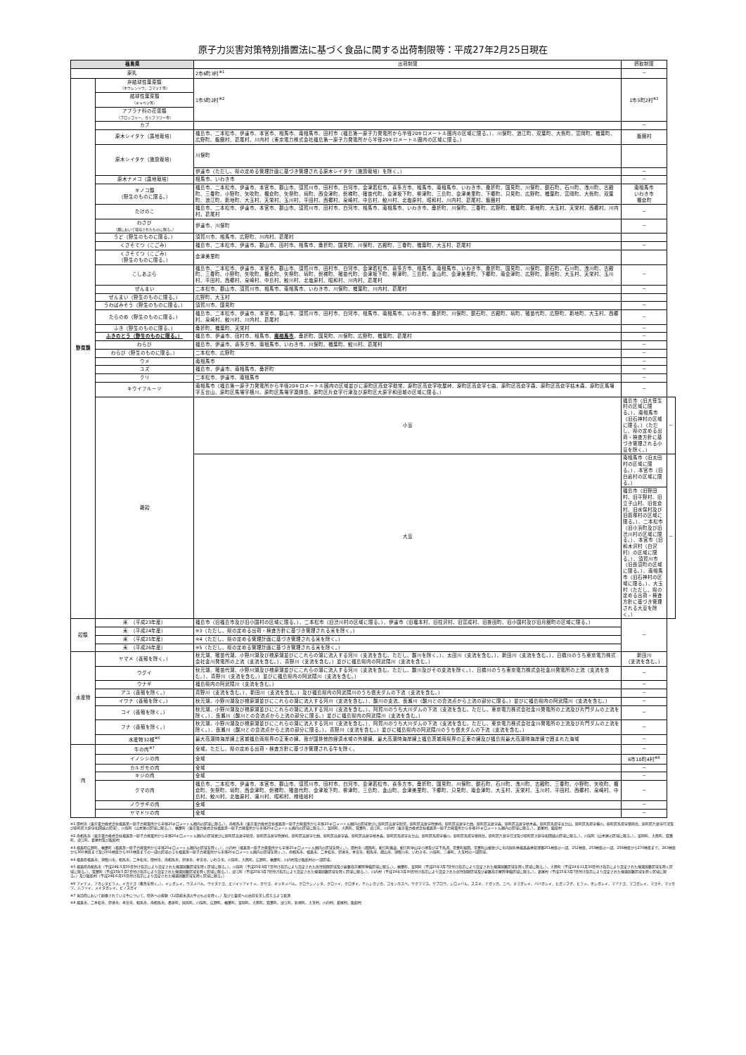原子力災害対策特別措置法に基づく食品に関する出荷制限等：平成27年2月25日現在
| 福島県 | | 出荷制限 | 摂取制限 | |
| --- | --- | --- | --- | --- |
| 原乳 | | 2市6町3村<sup>※1</sup> | － | |
| 野菜類 | 非結球性葉菜類 （ホウレンソウ、コマツナ等） | 1市5町2村<sup>※2</sup> | 1市5町2村<sup>※2</sup> | |
| | 結球性葉菜類 （キャベツ等） | | | |
| | アブラナ科の花蕾類 （ブロッコリー、カリフラワー等） | | | |
| | カブ | | － | |
| | 原木シイタケ（露地栽培） | 福島市、二本松市、伊達市、本宮市、相馬市、南相馬市、田村市（福島第一原子力発電所から半径20キロメートル圏内の区域に限る。）、川俣町、浪江町、双葉町、大熊町、富岡町、楢葉町、広野町、飯舘村、葛尾村、川内村（東京電力株式会社福島第一原子力発電所から半径20キロメートル圏内の区域に限る。） | 飯舘村 | |
| | 原木シイタケ（施設栽培） | 川俣町 | | |
| | | 伊達市（ただし、県の定める管理計画に基づき管理される原木シイタケ（施設栽培）を除く。） | － | |
| | 原木ナメコ（露地栽培） | 相馬市、いわき市 | － | |
| | キノコ類 （野生のものに限る。） | 福島市、二本松市、伊達市、本宮市、郡山市、須賀川市、田村市、白河市、会津若松市、喜多方市、相馬市、南相馬市、いわき市、桑折町、国見町、川俣町、鏡石町、石川町、浅川町、古殿町、三春町、小野町、矢吹町、棚倉町、矢祭町、塙町、西会津町、磐梯町、猪苗代町、会津坂下町、柳津町、三島町、会津美里町、下郷町、只見町、広野町、楢葉町、富岡町、大熊町、双葉町、浪江町、新地町、大玉村、天栄村、玉川村、平田村、西郷村、泉崎村、中島村、鮫川村、北塩原村、昭和村、川内村、葛尾村、飯舘村 | 南相馬市 いわき市 棚倉町 | |
| | たけのこ | 福島市、二本松市、伊達市、本宮市、郡山市、須賀川市、田村市、白河市、相馬市、南相馬市、いわき市、桑折町、川俣町、三春町、広野町、楢葉町、新地町、大玉村、天栄村、西郷村、川内村、葛尾村 | － | |
| | わさび （畑において栽培されたものに限る。） | 伊達市、川俣町 | － | |
| | うど（野生のものに限る。） | 須賀川市、相馬市、広野町、川内村、葛尾村 | | |
| | くさそてつ（こごみ） | 福島市、二本松市、伊達市、郡山市、田村市、相馬市、桑折町、国見町、川俣町、古殿町、三春町、楢葉町、大玉村、葛尾村 | － | |
| | くさそてつ（こごみ） （野生のものに限る。） | 会津美里町 | | |
| | こしあぶら | 福島市、二本松市、伊達市、本宮市、郡山市、須賀川市、田村市、白河市、会津若松市、喜多方市、相馬市、南相馬市、いわき市、桑折町、国見町、川俣町、鏡石町、石川町、浅川町、古殿町、三春町、小野町、矢吹町、棚倉町、矢祭町、塙町、磐梯町、猪苗代町、会津坂下町、柳津町、三島町、金山町、会津美里町、下郷町、南会津町、広野町、新地町、大玉村、天栄村、玉川村、平田村、西郷村、泉崎村、中島村、鮫川村、北塩原村、昭和村、川内村、葛尾村 | － | |
| | ぜんまい | 二本松市、郡山市、須賀川市、相馬市、南相馬市、いわき市、川俣町、楢葉町、川内村、葛尾村 | － | |
| | ぜんまい（野生のものに限る。） | 広野町、大玉村 | | |
| | うわばみそう（野生のものに限る。） | 須賀川市、国見町 | － | |
| | たらのめ（野生のものに限る。） | 福島市、二本松市、伊達市、本宮市、郡山市、須賀川市、田村市、白河市、相馬市、南相馬市、いわき市、桑折町、川俣町、鏡石町、古殿町、塙町、猪苗代町、広野町、新地町、大玉村、西郷村、泉崎村、鮫川村、川内村、葛尾村 | － | |
| | ふき（野生のものに限る。） | 桑折町、楢葉町、天栄村 | － | |
| | ふきのとう（野生のものに限る。） | 福島市、伊達市、田村市、相馬市、 南相馬市 、桑折町、国見町、川俣町、広野町、楢葉町、葛尾村 | － | |
| | わらび | 福島市、伊達市、喜多方市、南相馬市、いわき市、川俣町、楢葉町、鮫川村、葛尾村 | － | |
| | わらび（野生のものに限る。） | 二本松市、広野町 | － | |
| | ウメ | 南相馬市 | － | |
| | ユズ | 福島市、伊達市、南相馬市、桑折町 | － | |
| | クリ | 二本松市、伊達市、南相馬市 | － | |
| | キウイフルーツ | 南相馬市（福島第一原子力発電所から半径20キロメートル圏内の区域並びに原町区高倉字助常、原町区高倉字吹屋峠、原町区高倉字七曲、原町区高倉字森、原町区高倉字枯木森、原町区馬場字五台山、原町区馬場字横川、原町区馬場字薬師岳、原町区片倉字行津及び原町区大原字和田城の区域に限る。） | － | |
| | 雑穀 | 小豆 | 福島市（旧大笹生村の区域に限る。）、南相馬市（旧石神村の区域に限る。）（ただし、県の定める出荷・検査方針に基づき管理される小豆を除く。） | － |
| | | 大豆 | 南相馬市（旧太田村の区域に限る。）、本宮市（旧白岩村の区域に限る。） | － |
| | | | 福島市（旧野田村、旧平野村、旧立子山村、旧佐倉村、旧水保村及び旧庭塚村の区域に限る。）、二本松市（旧小浜町及び旧渋川村の区域に限る。）、本宮市（旧和木沢村（白沢村）の区域に限る。）、須賀川市（旧長沼町の区域に限る。）、南相馬市（旧石神村の区域に限る。）、大玉村（ただし、県の定める出荷・検査方針に基づき管理される大豆を除く。） | |
| 穀類 | 米 （平成23年産） | 福島市（旧福島市及び旧小国村の区域に限る。）、二本松市（旧渋川村の区域に限る。）、伊達市（旧堰本村、旧柱沢村、旧富成村、旧掛田町、旧小国村及び旧月舘町の区域に限る。） | － | |
| | 米 （平成24年産） | ※3（ただし、県の定める出荷・検査方針に基づき管理される米を除く。） | | |
| | 米 （平成25年産） | ※4（ただし、県の定める管理計画に基づき管理される米を除く。） | | |
| | 米 （平成26年産） | ※5（ただし、県の定める管理計画に基づき管理される米を除く。） | | |
| 水産物 | ヤマメ（養殖を除く。） | 秋元湖、猪苗代湖、小野川湖及び檜原湖並びにこれらの湖に流入する河川（支流を含む。ただし、酸川を除く。）、太田川（支流を含む。）、新田川（支流を含む。）、日橋川のうち東京電力株式会社金川発電所の上流（支流を含む。）、真野川（支流を含む。）並びに福島県内の阿武隈川（支流を含む。） | 新田川 （支流を含む。） | |
| | ウグイ | 秋元湖、猪苗代湖、小野川湖及び檜原湖並びにこれらの湖に流入する河川（支流を含む。ただし、酸川及びその支流を除く。）、日橋川のうち東京電力株式会社金川発電所の上流（支流を含む。）、真野川（支流を含む。）並びに福島県内の阿武隈川（支流を含む。） | － | |
| | ウナギ | 福島県内の阿武隈川（支流を含む。） | － | |
| | アユ（養殖を除く。） | 真野川（支流を含む。）、新田川（支流を含む。）及び福島県内の阿武隈川のうち信夫ダムの下流（支流を含む。） | － | |
| | イワナ（養殖を除く。） | 秋元湖、小野川湖及び檜原湖並びにこれらの湖に流入する河川（支流を含む。）、酸川の支流、長瀬川（酸川との合流点から上流の部分に限る。）並びに福島県内の阿武隈川（支流を含む。） | － | |
| | コイ（養殖を除く。） | 秋元湖、小野川湖及び檜原湖並びにこれらの湖に流入する河川（支流を含む。）、阿賀川のうち大川ダムの下流（支流を含む。ただし、東京電力株式会社金川発電所の上流及び片門ダムの上流を除く。）、長瀬川（酸川との合流点から上流の部分に限る。）並びに福島県内の阿武隈川（支流を含む。） | － | |
| | フナ（養殖を除く。） | 秋元湖、小野川湖及び檜原湖並びにこれらの湖に流入する河川（支流を含む。）、阿賀川のうち大川ダムの下流（支流を含む。ただし、東京電力株式会社金川発電所の上流及び片門ダムの上流を除く。）、長瀬川（酸川との合流点から上流の部分に限る。）、真野川（支流を含む。）並びに福島県内の阿武隈川のうち信夫ダムの下流（支流を含む。） | － | |
| | 水産物32種<sup>※6</sup> | 最大高潮時海岸線上宮城福島両県界の正東の線、我が国排他的経済水域の外縁線、最大高潮時海岸線上福島茨城両県界の正東の線及び福島県最大高潮時海岸線で囲まれた海域 | － | |
| 肉 | 牛の肉<sup>※7</sup> | 全域。ただし、県の定める出荷・検査方針に基づき管理される牛を除く。 | － | |
| | イノシシの肉 | 全域 | 6市10町4村<sup>※8</sup> | |
| | カルガモの肉 | 全域 | － | |
| | キジの肉 | 全域 | － | |
| | クマの肉 | 福島市、二本松市、伊達市、本宮市、郡山市、須賀川市、田村市、白河市、会津若松市、喜多方市、桑折町、国見町、川俣町、鏡石町、石川町、浅川町、古殿町、三春町、小野町、矢吹町、棚倉町、矢祭町、塙町、西会津町、磐梯町、猪苗代町、会津坂下町、柳津町、三島町、金山町、会津美里町、下郷町、只見町、南会津町、大玉村、天栄村、玉川村、平田村、西郷村、泉崎村、中島村、鮫川村、北塩原村、湯川村、昭和村、檜枝岐村 | － | |
| | ノウサギの肉 | 全域 | － | |
| | ヤマドリの肉 | 全域 | － | |
※1 田村市（東京電力株式会社福島第一原子力発電所から半径20キロメートル圏内の区域に限る。）、南相馬市（東京電力株式会社福島第一原子力発電所から半径20キロメートル圏内の区域並びに原町区高倉字助常、原町区高倉字吹屋峠、原町区高倉字七曲、原町区高倉字森、原町区高倉字枯木森、原町区馬場字五台山、原町区馬場字横川、原町区馬場字薬師岳、原町区片倉字行津及び原町区大原字和田城の区域）、川俣町（山木屋の区域に限る。）、楢葉町（東京電力株式会社福島第一原子力発電所から半径20キロメートル圏内の区域に限る。）、富岡町、大熊町、双葉町、浪江町、川内村（東京電力株式会社福島第一原子力発電所から半径20キロメートル圏内の区域に限る。）、葛尾村、飯舘村
※2 南相馬市（東京電力株式会社福島第一原子力発電所から半径20キロメートル圏内の区域並びに原町区高倉字助常、原町区高倉字吹屋峠、原町区高倉字七曲、原町区高倉字森、原町区高倉字枯木森、原町区馬場字五台山、原町区馬場字横川、原町区馬場字薬師岳、原町区片倉字行津及び原町区大原字和田城の区域に限る。）、川俣町（山木屋の区域に限る。）、富岡町、大熊町、双葉町、浪江町、葛尾村及び飯舘村
※3 福島県広野町、楢葉町（福島第一原子力発電所から半径20キロメートル圏内の区域を除く。）、川内村（福島第一原子力発電所から半径20キロメートル圏内の区域を除く。）、田村市（都路町、船引町横道、船引町中山字小塚及び字下馬沢、常葉町堀田、常葉町山根並びに市内国有林福島森林管理署251林班の一部、252林班、253林班の一部、258林班から270林班まで、283林班から300林班まで及び301林班から303林班までの一部の区域のうち福島第一原子力発電所から半径20キロメートル圏内の区域を除く。）、南相馬市、福島市、二本松市、伊達市、本宮市、相馬市、郡山市、須賀川市、いわき市、川俣町、三春町、大玉村の一部区域。
※4 福島県福島市、須賀川市、相馬市、二本松市、田村市、南相馬市、伊達市、本宮市、いわき市、川俣町、大熊町、広野町、楢葉町、川内村及び飯舘村の一部区域。
※5 福島県南相馬市（平成24年3月30日付け指示により設定された帰還困難区域を除く区域に限る。）、川俣町（平成25年8月7日付け指示により設定された居住制限区域及び避難指示解除準備区域に限る。）、楢葉町、富岡町（平成25年3月7日付け指示により設定された帰還困難区域を除く区域に限る。）、大熊町（平成24年11月30日付け指示により設定された帰還困難区域を除く区域に限る。）、双葉町（平成25年5月7日付け指示により設定された帰還困難区域を除く区域に限る。）、浪江町（平成25年3月7日付け指示により設定された帰還困難区域を除く区域に限る。）、川内村（平成24年3月30日付け指示により設定された居住制限区域及び避難指示解除準備区域に限る。）、葛尾村（平成25年3月7日付け指示により設定された帰還困難区域を除く区域に限る。）及び飯舘村（平成24年6月15日付け指示により設定された帰還困難区域を除く区域に限る。）
※6 アイナメ、アカシタビラメ、イカナゴ（稚魚を除く。）、イシガレイ、ウスメバル、ウミタナゴ、エゾイソアイナメ、カサゴ、キツネメバル、クロウシノシタ、クロソイ、クロダイ、ケムシカジカ、コモンカスベ、サクラマス、サブロウ、シロメバル、スズキ、ナガツカ、ニベ、ヌマガレイ、ババガレイ、ヒガンフグ、ヒラメ、ホシガレイ、マアナゴ、マコガレイ、マゴチ、マツカワ、ムラソイ、メイタガレイ、ビノスガイ
※7 当該県において飼養されている牛について、県外への移動（12月齢未満の牛のものを除く。）及びと畜場への出荷を差し控えるよう要請
※8 福島市、二本松市、伊達市、本宮市、相馬市、南相馬市、桑折町、国見町、川俣町、広野町、楢葉町、富岡町、大熊町、双葉町、浪江町、新地町、大玉村、川内村、葛尾村、飯舘村